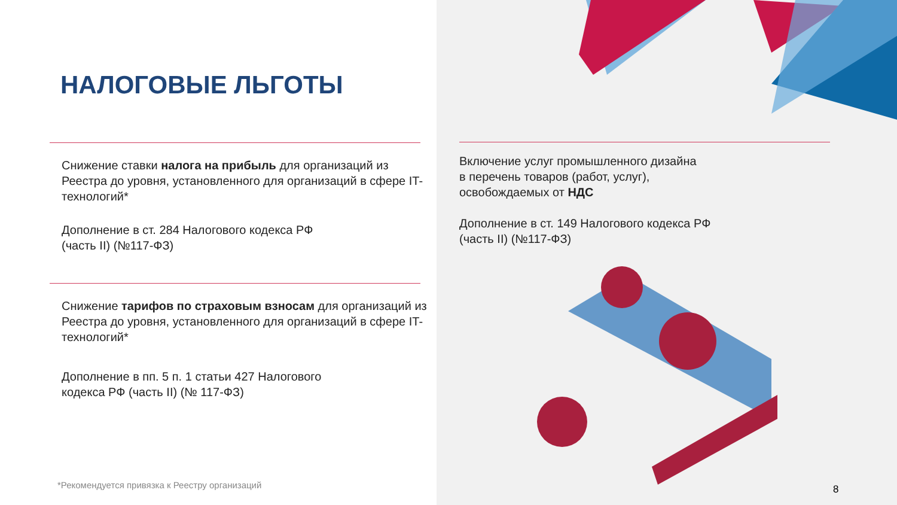НАЛОГОВЫЕ ЛЬГОТЫ
Снижение ставки налога на прибыль для организаций из Реестра до уровня, установленного для организаций в сфере IT-технологий*
Дополнение в ст. 284 Налогового кодекса РФ
(часть II) (№117-ФЗ)
Снижение тарифов по страховым взносам для организаций из Реестра до уровня, установленного для организаций в сфере IT-технологий*
Дополнение в пп. 5 п. 1 статьи 427 Налогового
кодекса РФ (часть II) (№ 117-ФЗ)
*Рекомендуется привязка к Реестру организаций
Включение услуг промышленного дизайна
в перечень товаров (работ, услуг),
освобождаемых от НДС
Дополнение в ст. 149 Налогового кодекса РФ
(часть II) (№117-ФЗ)
8